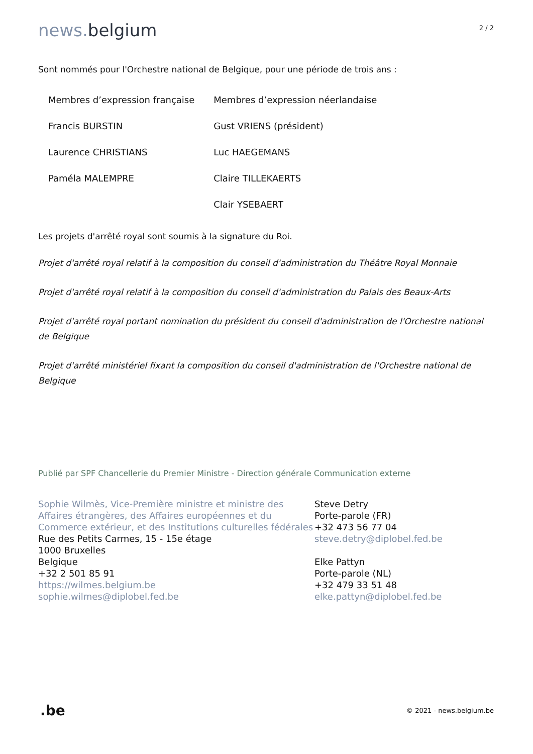news. belgium
2 / 2
Sont nommés pour l'Orchestre national de Belgique, pour une période de trois ans :
| Membres d’expression française | Membres d’expression néerlandaise |
| Francis BURSTIN | Gust VRIENS (président) |
| Laurence CHRISTIANS | Luc HAEGEMANS |
| Paméla MALEMPRE | Claire TILLEKAERTS |
| | Clair YSEBAERT |
Les projets d'arrêté royal sont soumis à la signature du Roi.
Projet d'arrêté royal relatif à la composition du conseil d'administration du Théâtre Royal Monnaie
Projet d'arrêté royal relatif à la composition du conseil d'administration du Palais des Beaux-Arts
Projet d'arrêté royal portant nomination du président du conseil d'administration de l'Orchestre national de Belgique
Projet d'arrêté ministériel fixant la composition du conseil d'administration de l'Orchestre national de Belgique
Publié par SPF Chancellerie du Premier Ministre - Direction générale Communication externe
Sophie Wilmès, Vice-Première ministre et ministre des Affaires étrangères, des Affaires européennes et du Commerce extérieur, et des Institutions culturelles fédérales
Rue des Petits Carmes, 15 - 15e étage
1000 Bruxelles
Belgique
+32 2 501 85 91
https://wilmes.belgium.be
sophie.wilmes@diplobel.fed.be
Steve Detry
Porte-parole (FR)
+32 473 56 77 04
steve.detry@diplobel.fed.be
Elke Pattyn
Porte-parole (NL)
+32 479 33 51 48
elke.pattyn@diplobel.fed.be
.be
© 2021 - news.belgium.be